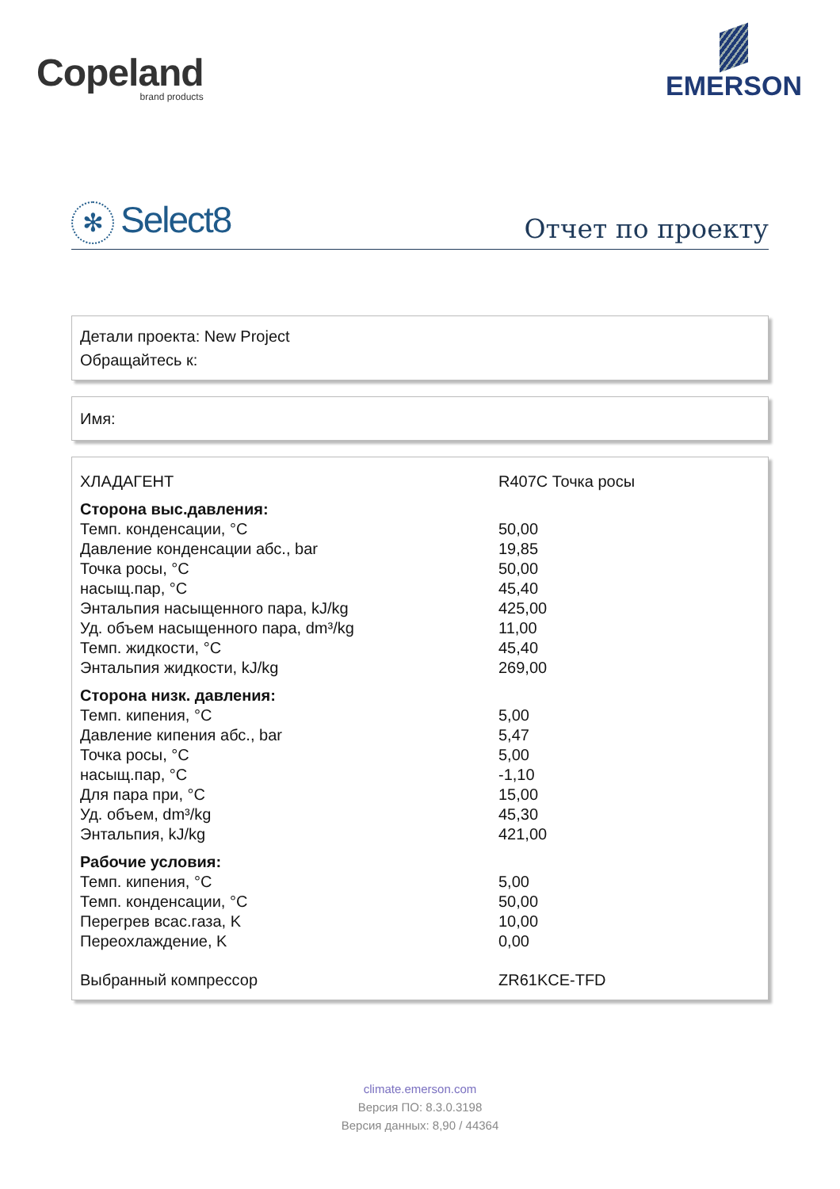Copeland
brand products
EMERSON
✻ Select8
Отчет по проекту
Детали проекта: New Project
Обращайтесь к:
Имя:
| ХЛАДАГЕНТ | R407C Точка росы |
| Сторона выс.давления: | |
| Темп. конденсации, °C | 50,00 |
| Давление конденсации абс., bar | 19,85 |
| Точка росы, °C | 50,00 |
| насыщ.пар, °C | 45,40 |
| Энтальпия насыщенного пара, kJ/kg | 425,00 |
| Уд. объем насыщенного пара, dm³/kg | 11,00 |
| Темп. жидкости, °C | 45,40 |
| Энтальпия жидкости, kJ/kg | 269,00 |
| Сторона низк. давления: | |
| Темп. кипения, °C | 5,00 |
| Давление кипения абс., bar | 5,47 |
| Точка росы, °C | 5,00 |
| насыщ.пар, °C | -1,10 |
| Для пара при, °C | 15,00 |
| Уд. объем, dm³/kg | 45,30 |
| Энтальпия, kJ/kg | 421,00 |
| Рабочие условия: | |
| Темп. кипения, °C | 5,00 |
| Темп. конденсации, °C | 50,00 |
| Перегрев всас.газа, K | 10,00 |
| Переохлаждение, K | 0,00 |
| Выбранный компрессор | ZR61KCE-TFD |
climate.emerson.com
Версия ПО: 8.3.0.3198
Версия данных: 8,90 / 44364